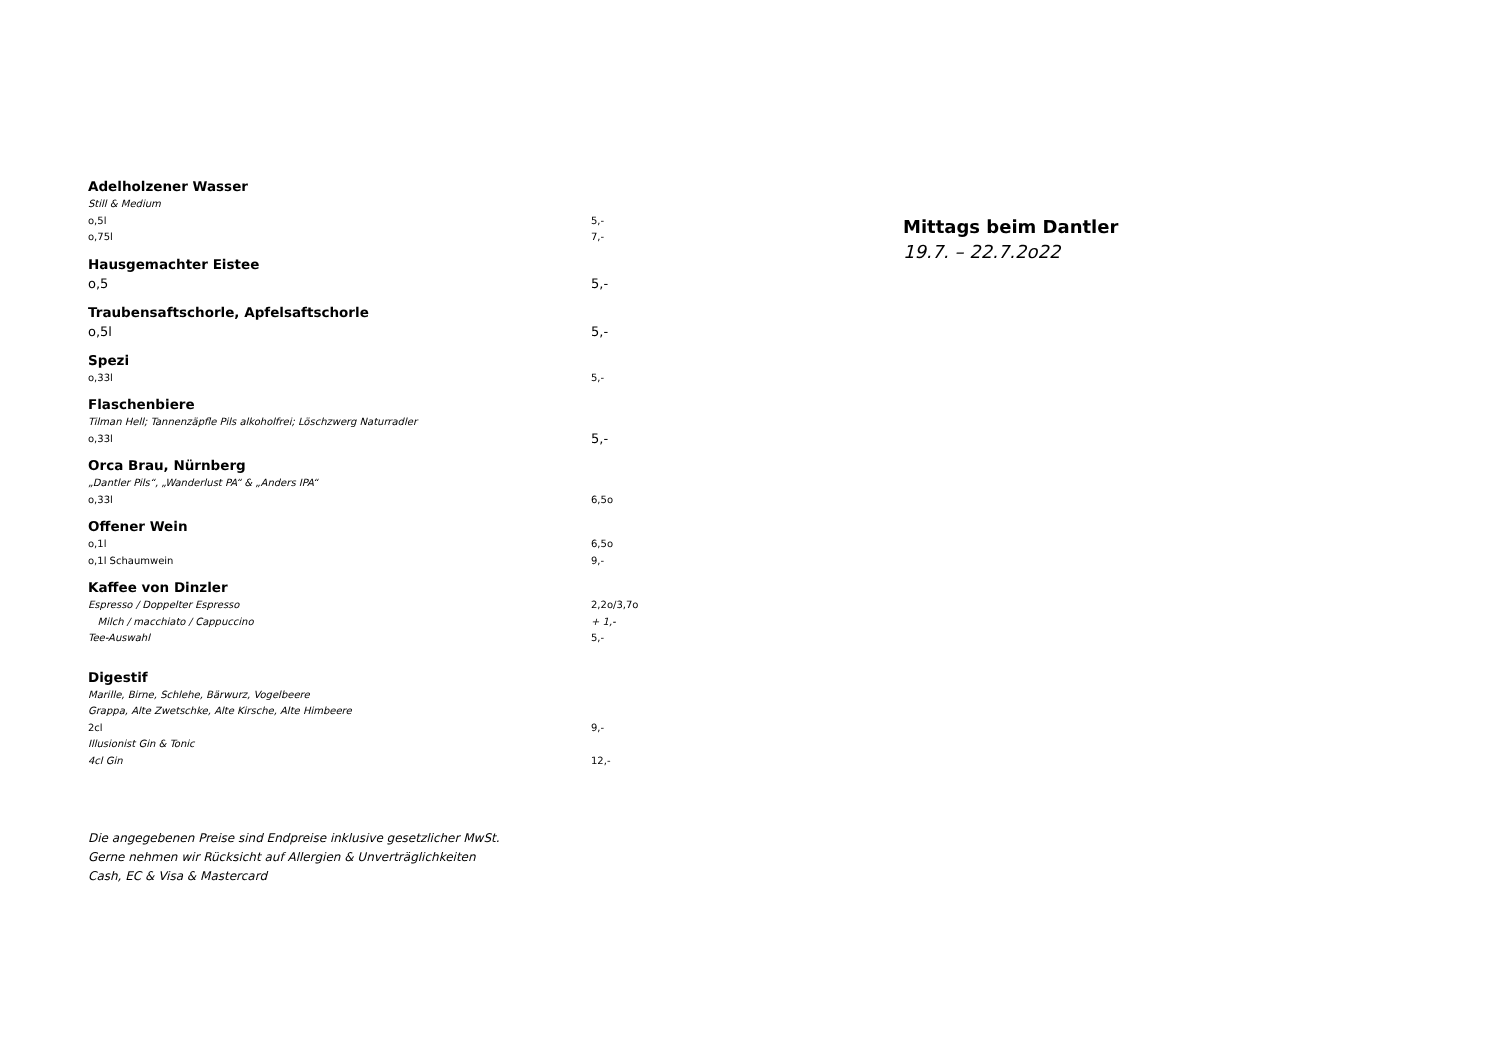Adelholzener Wasser
Still & Medium
o,5l 5,-
o,75l 7,-
Hausgemachter Eistee
o,5 5,-
Traubensaftschorle, Apfelsaftschorle
o,5l 5,-
Spezi
o,33l 5,-
Flaschenbiere
Tilman Hell; Tannenzäpfle Pils alkoholfrei; Löschzwerg Naturradler
o,33l 5,-
Orca Brau, Nürnberg
„Dantler Pils“, „Wanderlust PA“ & „Anders IPA“
o,33l 6,5o
Offener Wein
o,1l 6,5o
o,1l Schaumwein 9,-
Kaffee von Dinzler
Espresso / Doppelter Espresso 2,2o/3,7o
Milch / macchiato / Cappuccino + 1,-
Tee-Auswahl 5,-
Digestif
Marille, Birne, Schlehe, Bärwurz, Vogelbeere
Grappa, Alte Zwetschke, Alte Kirsche, Alte Himbeere
2cl 9,-
Illusionist Gin & Tonic
4cl Gin 12,-
Die angegebenen Preise sind Endpreise inklusive gesetzlicher MwSt.
Gerne nehmen wir Rücksicht auf Allergien & Unverträglichkeiten
Cash, EC & Visa & Mastercard
Mittags beim Dantler
19.7. – 22.7.2o22